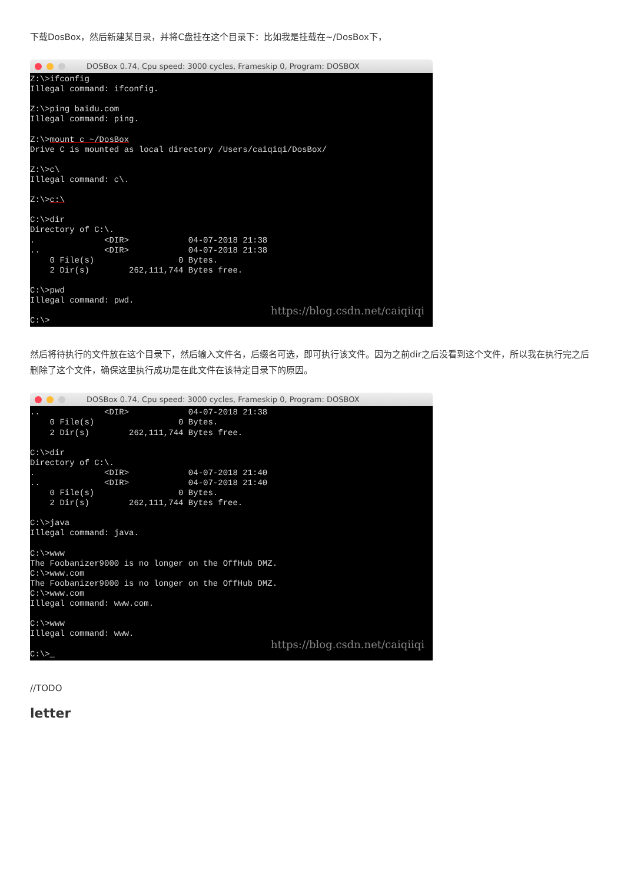下载DosBox，然后新建某目录，并将C盘挂在这个目录下：比如我是挂载在~/DosBox下，
DOSBox 0.74, Cpu speed: 3000 cycles, Frameskip 0, Program: DOSBOX
Z:\>ifconfig Illegal command: ifconfig. Z:\>ping baidu.com Illegal command: ping. Z:\>mount c ~/DosBox Drive C is mounted as local directory /Users/caiqiqi/DosBox/ Z:\>c\ Illegal command: c\. Z:\>c:\ C:\>dir Directory of C:\. . <DIR> 04-07-2018 21:38 .. <DIR> 04-07-2018 21:38 0 File(s) 0 Bytes. 2 Dir(s) 262,111,744 Bytes free. C:\>pwd Illegal command: pwd.
https://blog.csdn.net/caiqiiqi
C:\>
然后将待执行的文件放在这个目录下，然后输入文件名，后缀名可选，即可执行该文件。因为之前dir之后没看到这个文件，所以我在执行完之后删除了这个文件，确保这里执行成功是在此文件在该特定目录下的原因。
DOSBox 0.74, Cpu speed: 3000 cycles, Frameskip 0, Program: DOSBOX
.. <DIR> 04-07-2018 21:38 0 File(s) 0 Bytes. 2 Dir(s) 262,111,744 Bytes free. C:\>dir Directory of C:\. . <DIR> 04-07-2018 21:40 .. <DIR> 04-07-2018 21:40 0 File(s) 0 Bytes. 2 Dir(s) 262,111,744 Bytes free. C:\>java Illegal command: java. C:\>www The Foobanizer9000 is no longer on the OffHub DMZ. C:\>www.com The Foobanizer9000 is no longer on the OffHub DMZ. C:\>www.com Illegal command: www.com. C:\>www Illegal command: www.
https://blog.csdn.net/caiqiiqi
C:\>_
//TODO
letter